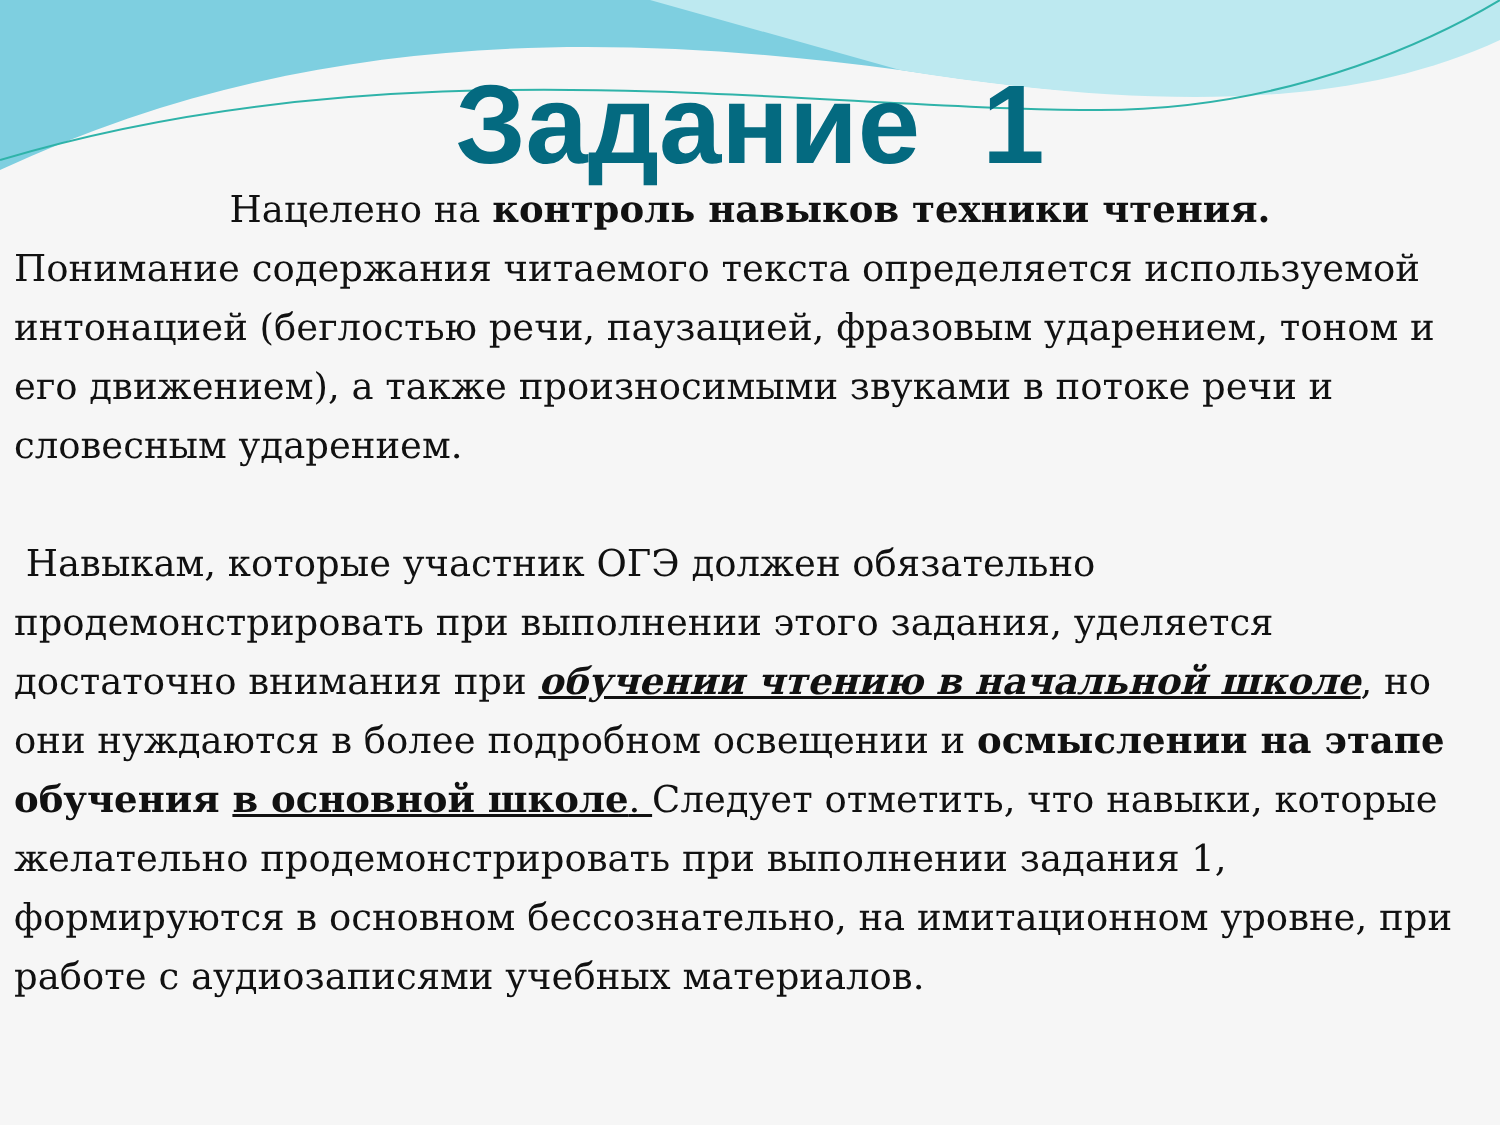Задание 1
Нацелено на контроль навыков техники чтения.
Понимание содержания читаемого текста определяется используемой интонацией (беглостью речи, паузацией, фразовым ударением, тоном и его движением), а также произносимыми звуками в потоке речи и словесным ударением.
Навыкам, которые участник ОГЭ должен обязательно продемонстрировать при выполнении этого задания, уделяется достаточно внимания при обучении чтению в начальной школе, но они нуждаются в более подробном освещении и осмыслении на этапе обучения в основной школе. Следует отметить, что навыки, которые желательно продемонстрировать при выполнении задания 1, формируются в основном бессознательно, на имитационном уровне, при работе с аудиозаписями учебных материалов.